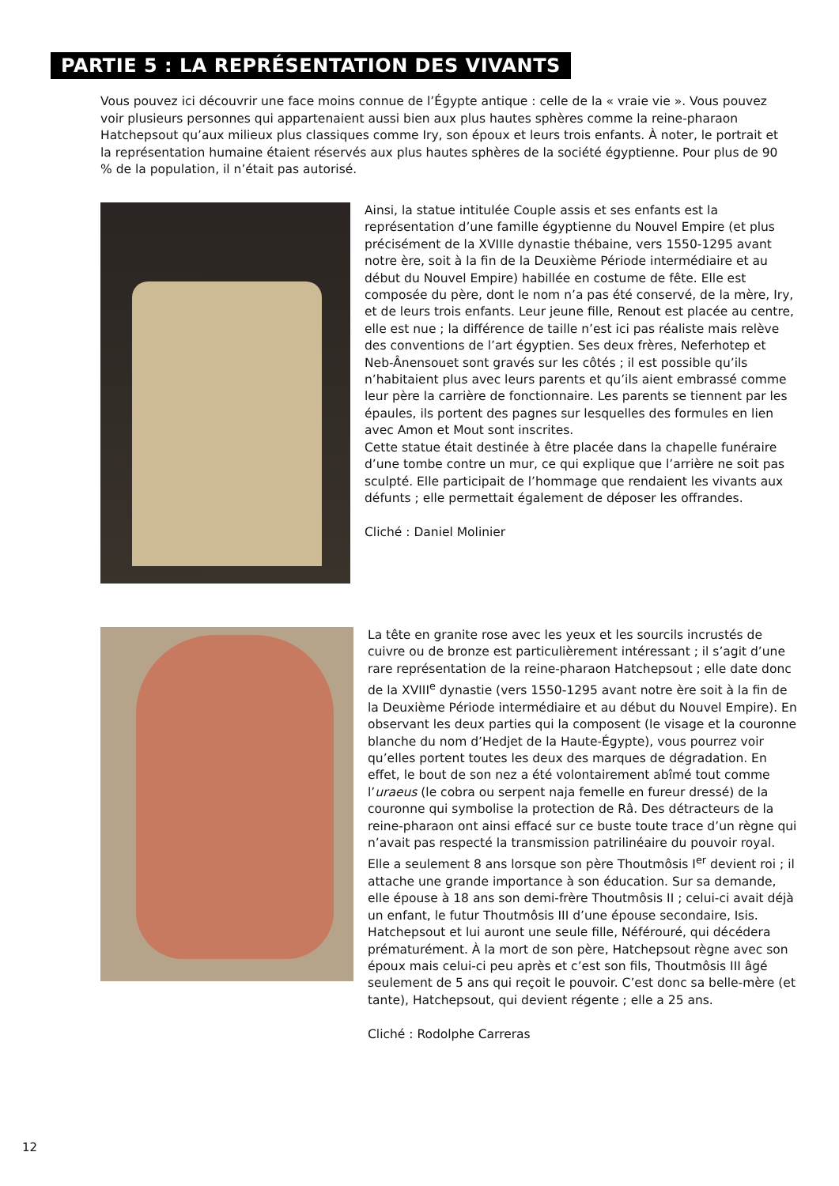PARTIE 5 : LA REPRÉSENTATION DES VIVANTS
Vous pouvez ici découvrir une face moins connue de l’Égypte antique : celle de la « vraie vie ». Vous pouvez voir plusieurs personnes qui appartenaient aussi bien aux plus hautes sphères comme la reine-pharaon Hatchepsout qu’aux milieux plus classiques comme Iry, son époux et leurs trois enfants. À noter, le portrait et la représentation humaine étaient réservés aux plus hautes sphères de la société égyptienne. Pour plus de 90 % de la population, il n’était pas autorisé.
Ainsi, la statue intitulée Couple assis et ses enfants est la représentation d’une famille égyptienne du Nouvel Empire (et plus précisément de la XVIIIe dynastie thébaine, vers 1550-1295 avant notre ère, soit à la fin de la Deuxième Période intermédiaire et au début du Nouvel Empire) habillée en costume de fête. Elle est composée du père, dont le nom n’a pas été conservé, de la mère, Iry, et de leurs trois enfants. Leur jeune fille, Renout est placée au centre, elle est nue ; la différence de taille n’est ici pas réaliste mais relève des conventions de l’art égyptien. Ses deux frères, Neferhotep et Neb-Ânensouet sont gravés sur les côtés ; il est possible qu’ils n’habitaient plus avec leurs parents et qu’ils aient embrassé comme leur père la carrière de fonctionnaire. Les parents se tiennent par les épaules, ils portent des pagnes sur lesquelles des formules en lien avec Amon et Mout sont inscrites.
Cette statue était destinée à être placée dans la chapelle funéraire d’une tombe contre un mur, ce qui explique que l’arrière ne soit pas sculpté. Elle participait de l’hommage que rendaient les vivants aux défunts ; elle permettait également de déposer les offrandes.
Cliché : Daniel Molinier
La tête en granite rose avec les yeux et les sourcils incrustés de cuivre ou de bronze est particulièrement intéressant ; il s’agit d’une rare représentation de la reine-pharaon Hatchepsout ; elle date donc de la XVIII<sup>e</sup> dynastie (vers 1550-1295 avant notre ère soit à la fin de la Deuxième Période intermédiaire et au début du Nouvel Empire). En observant les deux parties qui la composent (le visage et la couronne blanche du nom d’Hedjet de la Haute-Égypte), vous pourrez voir qu’elles portent toutes les deux des marques de dégradation. En effet, le bout de son nez a été volontairement abîmé tout comme l’uraeus (le cobra ou serpent naja femelle en fureur dressé) de la couronne qui symbolise la protection de Râ. Des détracteurs de la reine-pharaon ont ainsi effacé sur ce buste toute trace d’un règne qui n’avait pas respecté la transmission patrilinéaire du pouvoir royal.
Elle a seulement 8 ans lorsque son père Thoutmôsis I<sup>er</sup> devient roi ; il attache une grande importance à son éducation. Sur sa demande, elle épouse à 18 ans son demi-frère Thoutmôsis II ; celui-ci avait déjà un enfant, le futur Thoutmôsis III d’une épouse secondaire, Isis. Hatchepsout et lui auront une seule fille, Néférouré, qui décédera prématurément. À la mort de son père, Hatchepsout règne avec son époux mais celui-ci peu après et c’est son fils, Thoutmôsis III âgé seulement de 5 ans qui reçoit le pouvoir. C’est donc sa belle-mère (et tante), Hatchepsout, qui devient régente ; elle a 25 ans.
Cliché : Rodolphe Carreras
12